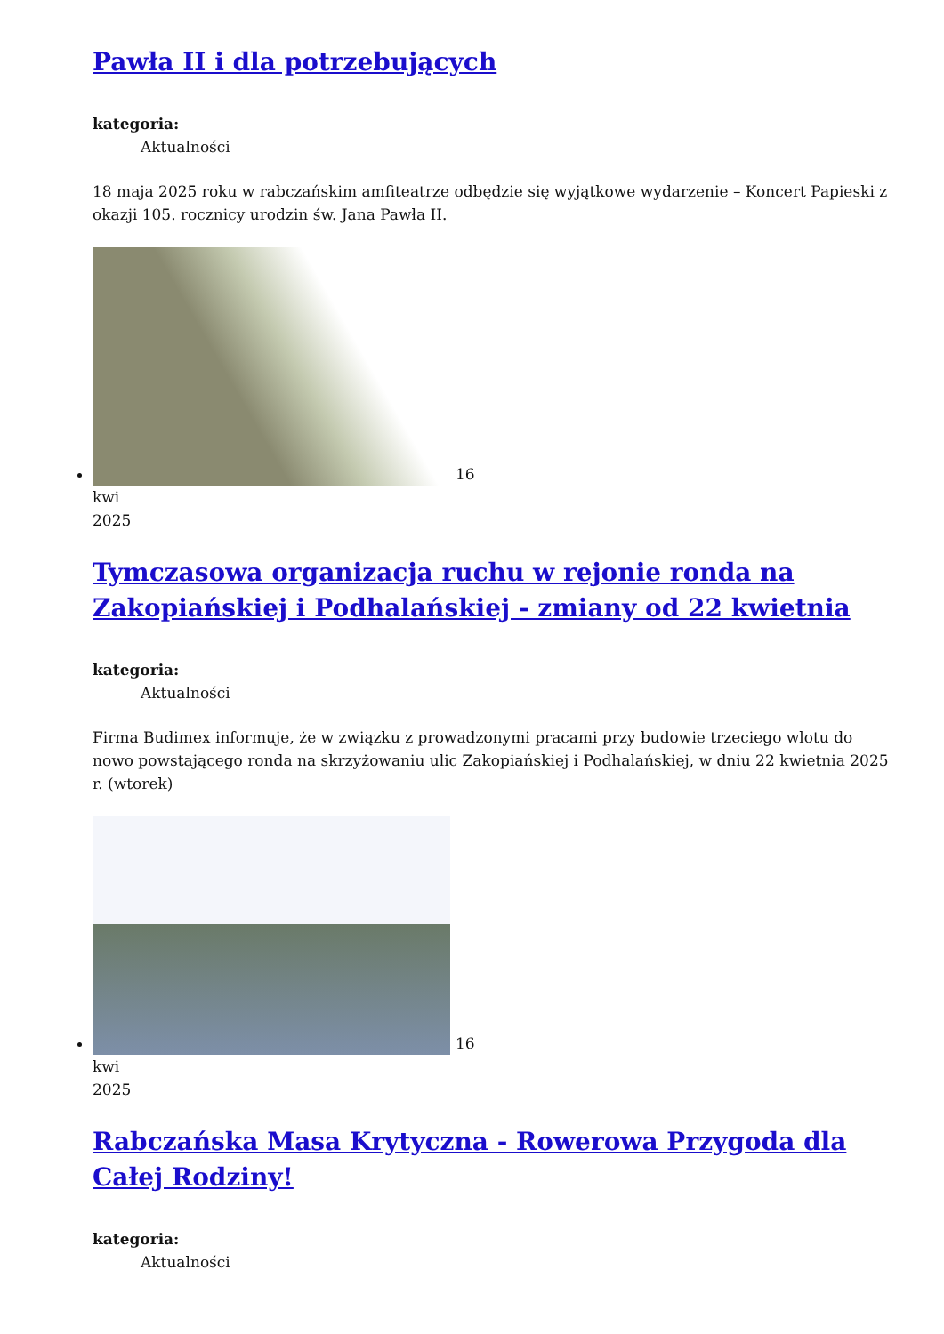Pawła II i dla potrzebujących
kategoria:
Aktualności
18 maja 2025 roku w rabczańskim amfiteatrze odbędzie się wyjątkowe wydarzenie – Koncert Papieski z okazji 105. rocznicy urodzin św. Jana Pawła II.
16
kwi
2025
Tymczasowa organizacja ruchu w rejonie ronda na Zakopiańskiej i Podhalańskiej - zmiany od 22 kwietnia
kategoria:
Aktualności
Firma Budimex informuje, że w związku z prowadzonymi pracami przy budowie trzeciego wlotu do nowo powstającego ronda na skrzyżowaniu ulic Zakopiańskiej i Podhalańskiej, w dniu 22 kwietnia 2025 r. (wtorek)
16
kwi
2025
Rabczańska Masa Krytyczna - Rowerowa Przygoda dla Całej Rodziny!
kategoria:
Aktualności